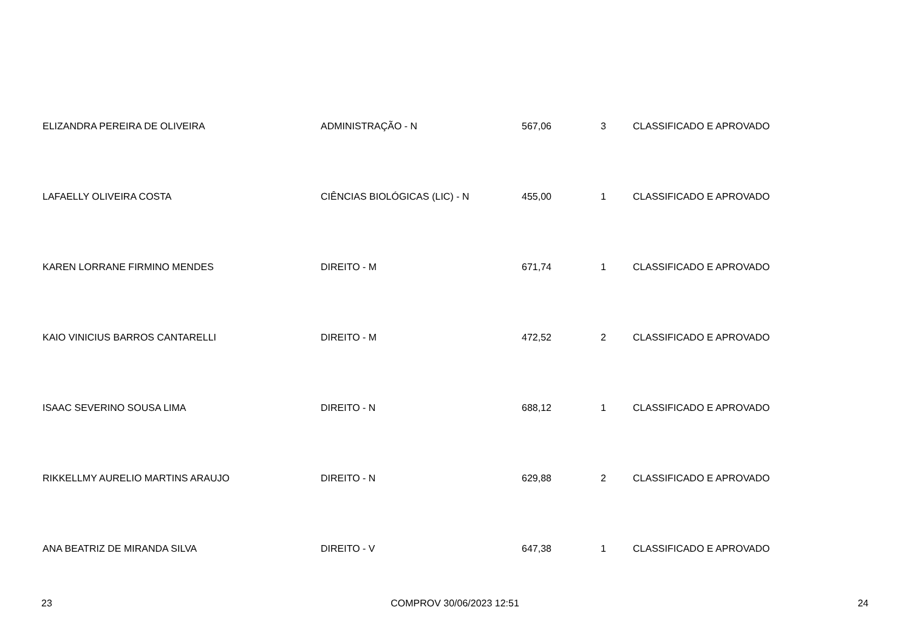| ELIZANDRA PEREIRA DE OLIVEIRA | ADMINISTRAÇÃO - N | 567,06 | 3 | CLASSIFICADO E APROVADO |
| LAFAELLY OLIVEIRA COSTA | CIÊNCIAS BIOLÓGICAS (LIC) - N | 455,00 | 1 | CLASSIFICADO E APROVADO |
| KAREN LORRANE FIRMINO MENDES | DIREITO - M | 671,74 | 1 | CLASSIFICADO E APROVADO |
| KAIO VINICIUS BARROS CANTARELLI | DIREITO - M | 472,52 | 2 | CLASSIFICADO E APROVADO |
| ISAAC SEVERINO SOUSA LIMA | DIREITO - N | 688,12 | 1 | CLASSIFICADO E APROVADO |
| RIKKELLMY AURELIO MARTINS ARAUJO | DIREITO - N | 629,88 | 2 | CLASSIFICADO E APROVADO |
| ANA BEATRIZ DE MIRANDA SILVA | DIREITO - V | 647,38 | 1 | CLASSIFICADO E APROVADO |
23 COMPROV 30/06/2023 12:51 24